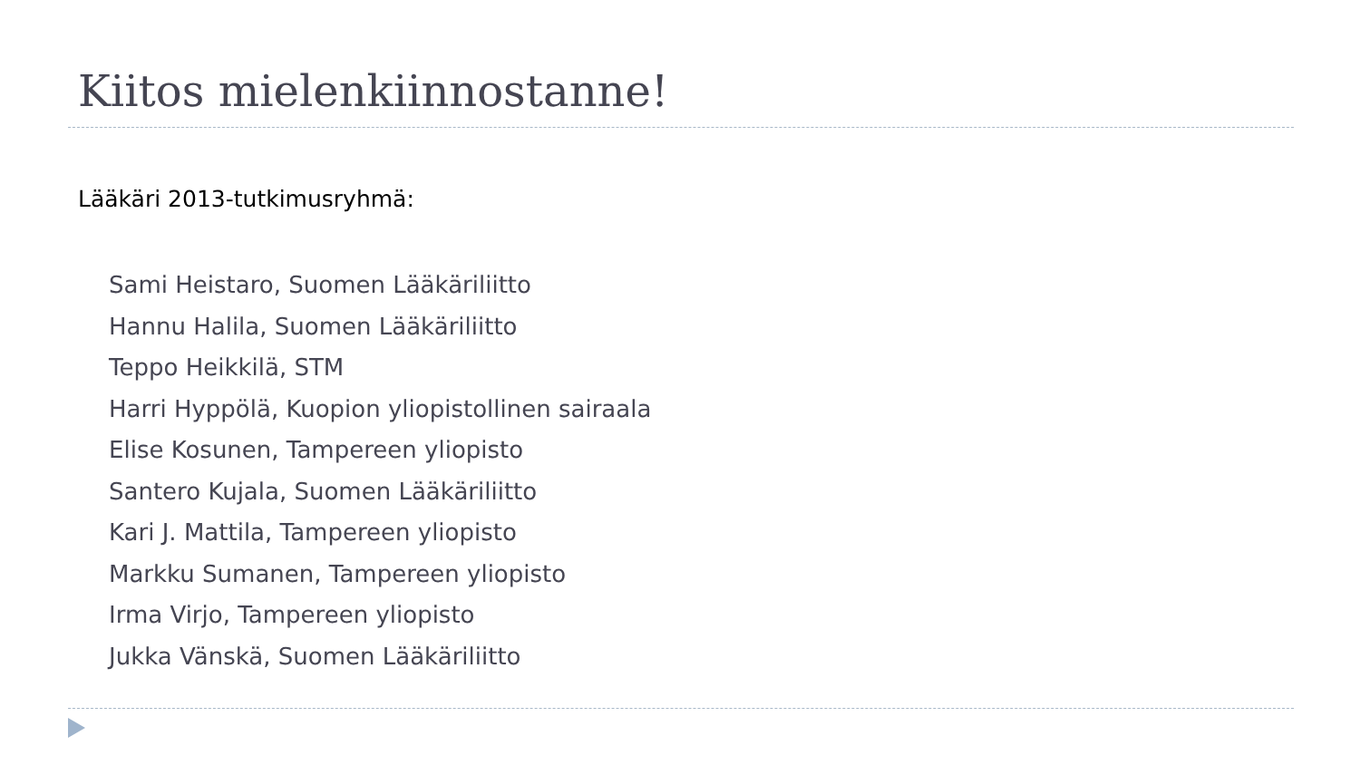Kiitos mielenkiinnostanne!
Lääkäri 2013-tutkimusryhmä:
Sami Heistaro, Suomen Lääkäriliitto
Hannu Halila, Suomen Lääkäriliitto
Teppo Heikkilä, STM
Harri Hyppölä, Kuopion yliopistollinen sairaala
Elise Kosunen, Tampereen yliopisto
Santero Kujala, Suomen Lääkäriliitto
Kari J. Mattila, Tampereen yliopisto
Markku Sumanen, Tampereen yliopisto
Irma Virjo, Tampereen yliopisto
Jukka Vänskä, Suomen Lääkäriliitto